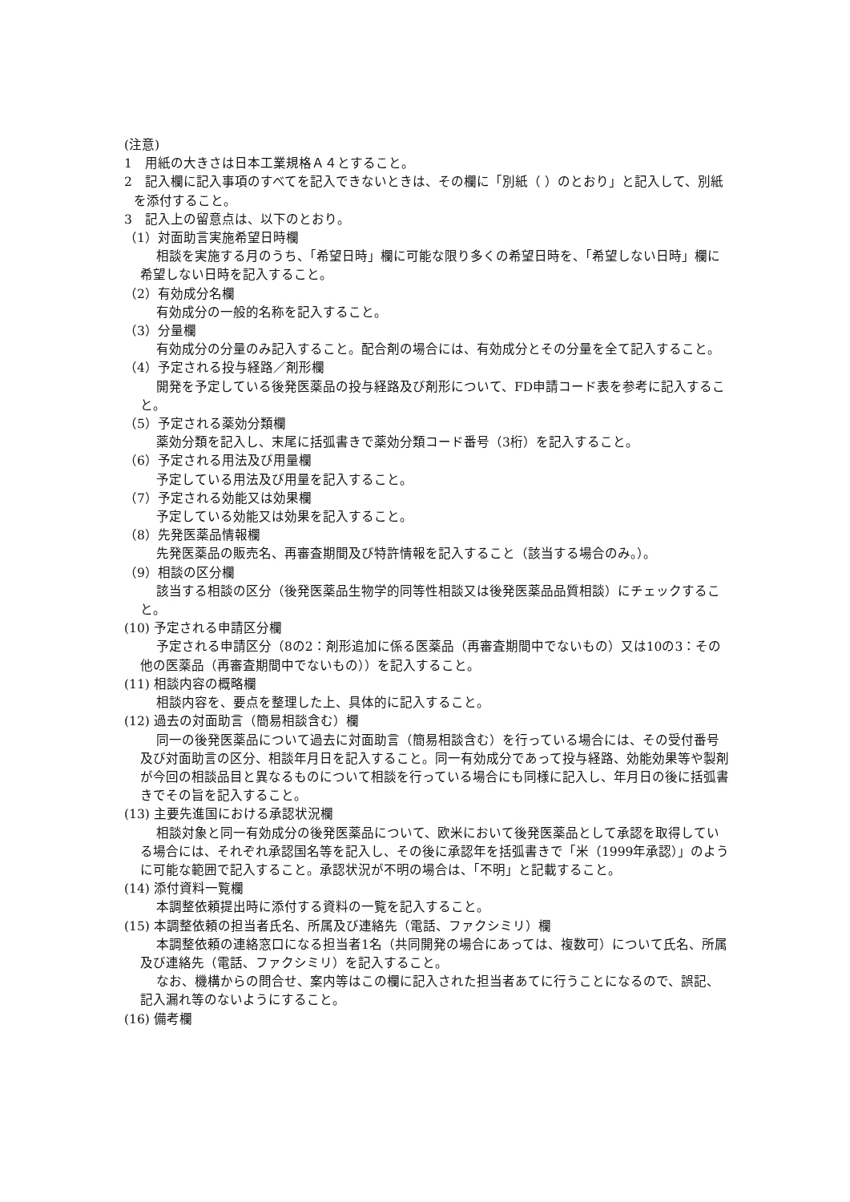(注意)
1　用紙の大きさは日本工業規格Ａ４とすること。
2　記入欄に記入事項のすべてを記入できないときは、その欄に「別紙（ ）のとおり」と記入して、別紙を添付すること。
3　記入上の留意点は、以下のとおり。
（1）対面助言実施希望日時欄
相談を実施する月のうち、「希望日時」欄に可能な限り多くの希望日時を、「希望しない日時」欄に希望しない日時を記入すること。
（2）有効成分名欄
有効成分の一般的名称を記入すること。
（3）分量欄
有効成分の分量のみ記入すること。配合剤の場合には、有効成分とその分量を全て記入すること。
（4）予定される投与経路／剤形欄
開発を予定している後発医薬品の投与経路及び剤形について、FD申請コード表を参考に記入すること。
（5）予定される薬効分類欄
薬効分類を記入し、末尾に括弧書きで薬効分類コード番号（3桁）を記入すること。
（6）予定される用法及び用量欄
予定している用法及び用量を記入すること。
（7）予定される効能又は効果欄
予定している効能又は効果を記入すること。
（8）先発医薬品情報欄
先発医薬品の販売名、再審査期間及び特許情報を記入すること（該当する場合のみ。）。
（9）相談の区分欄
該当する相談の区分（後発医薬品生物学的同等性相談又は後発医薬品品質相談）にチェックすること。
(10) 予定される申請区分欄
予定される申請区分（8の2：剤形追加に係る医薬品（再審査期間中でないもの）又は10の3：その他の医薬品（再審査期間中でないもの））を記入すること。
(11) 相談内容の概略欄
相談内容を、要点を整理した上、具体的に記入すること。
(12) 過去の対面助言（簡易相談含む）欄
同一の後発医薬品について過去に対面助言（簡易相談含む）を行っている場合には、その受付番号及び対面助言の区分、相談年月日を記入すること。同一有効成分であって投与経路、効能効果等や製剤が今回の相談品目と異なるものについて相談を行っている場合にも同様に記入し、年月日の後に括弧書きでその旨を記入すること。
(13) 主要先進国における承認状況欄
相談対象と同一有効成分の後発医薬品について、欧米において後発医薬品として承認を取得している場合には、それぞれ承認国名等を記入し、その後に承認年を括弧書きで「米（1999年承認）」のように可能な範囲で記入すること。承認状況が不明の場合は、「不明」と記載すること。
(14) 添付資料一覧欄
本調整依頼提出時に添付する資料の一覧を記入すること。
(15) 本調整依頼の担当者氏名、所属及び連絡先（電話、ファクシミリ）欄
本調整依頼の連絡窓口になる担当者1名（共同開発の場合にあっては、複数可）について氏名、所属及び連絡先（電話、ファクシミリ）を記入すること。
なお、機構からの問合せ、案内等はこの欄に記入された担当者あてに行うことになるので、誤記、記入漏れ等のないようにすること。
(16) 備考欄